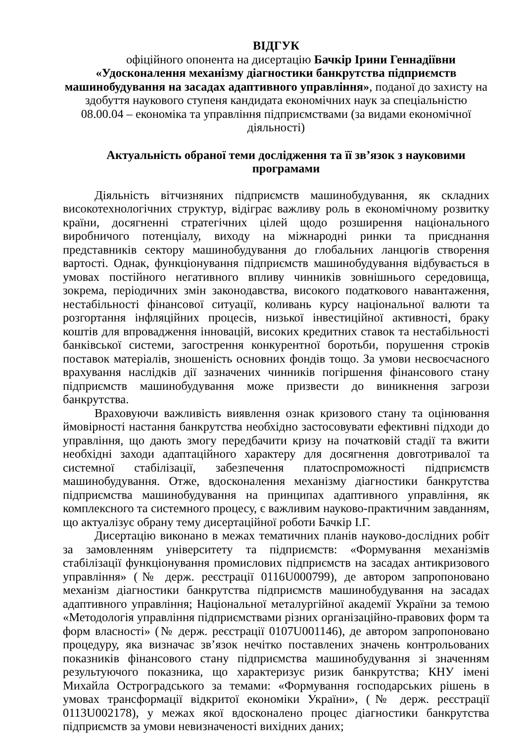ВІДГУК
офіційного опонента на дисертацію Бачкір Ірини Геннадіївни
«Удосконалення механізму діагностики банкрутства підприємств машинобудування на засадах адаптивного управління», поданої до захисту на здобуття наукового ступеня кандидата економічних наук за спеціальністю 08.00.04 – економіка та управління підприємствами (за видами економічної діяльності)
Актуальність обраної теми дослідження та її зв’язок з науковими програмами
Діяльність вітчизняних підприємств машинобудування, як складних високотехнологічних структур, відіграє важливу роль в економічному розвитку країни, досягненні стратегічних цілей щодо розширення національного виробничого потенціалу, виходу на міжнародні ринки та приєднання представників сектору машинобудування до глобальних ланцюгів створення вартості. Однак, функціонування підприємств машинобудування відбувається в умовах постійного негативного впливу чинників зовнішнього середовища, зокрема, періодичних змін законодавства, високого податкового навантаження, нестабільності фінансової ситуації, коливань курсу національної валюти та розгортання інфляційних процесів, низької інвестиційної активності, браку коштів для впровадження інновацій, високих кредитних ставок та нестабільності банківської системи, загострення конкурентної боротьби, порушення строків поставок матеріалів, зношеність основних фондів тощо. За умови несвоєчасного врахування наслідків дії зазначених чинників погіршення фінансового стану підприємств машинобудування може призвести до виникнення загрози банкрутства.
Враховуючи важливість виявлення ознак кризового стану та оцінювання ймовірності настання банкрутства необхідно застосовувати ефективні підходи до управління, що дають змогу передбачити кризу на початковій стадії та вжити необхідні заходи адаптаційного характеру для досягнення довготривалої та системної стабілізації, забезпечення платоспроможності підприємств машинобудування. Отже, вдосконалення механізму діагностики банкрутства підприємства машинобудування на принципах адаптивного управління, як комплексного та системного процесу, є важливим науково-практичним завданням, що актуалізує обрану тему дисертаційної роботи Бачкір І.Г.
Дисертацію виконано в межах тематичних планів науково-дослідних робіт за замовленням університету та підприємств: «Формування механізмів стабілізації функціонування промислових підприємств на засадах антикризового управління» (№ держ. реєстрації 0116U000799), де автором запропоновано механізм діагностики банкрутства підприємств машинобудування на засадах адаптивного управління; Національної металургійної академії України за темою «Методологія управління підприємствами різних організаційно-правових форм та форм власності» (№ держ. реєстрації 0107U001146), де автором запропоновано процедуру, яка визначає зв’язок нечітко поставлених значень контрольованих показників фінансового стану підприємства машинобудування зі значенням результуючого показника, що характеризує ризик банкрутства; КНУ імені Михайла Остроградського за темами: «Формування господарських рішень в умовах трансформації відкритої економіки України», (№ держ. реєстрації 0113U002178), у межах якої вдосконалено процес діагностики банкрутства підприємств за умови невизначеності вихідних даних;